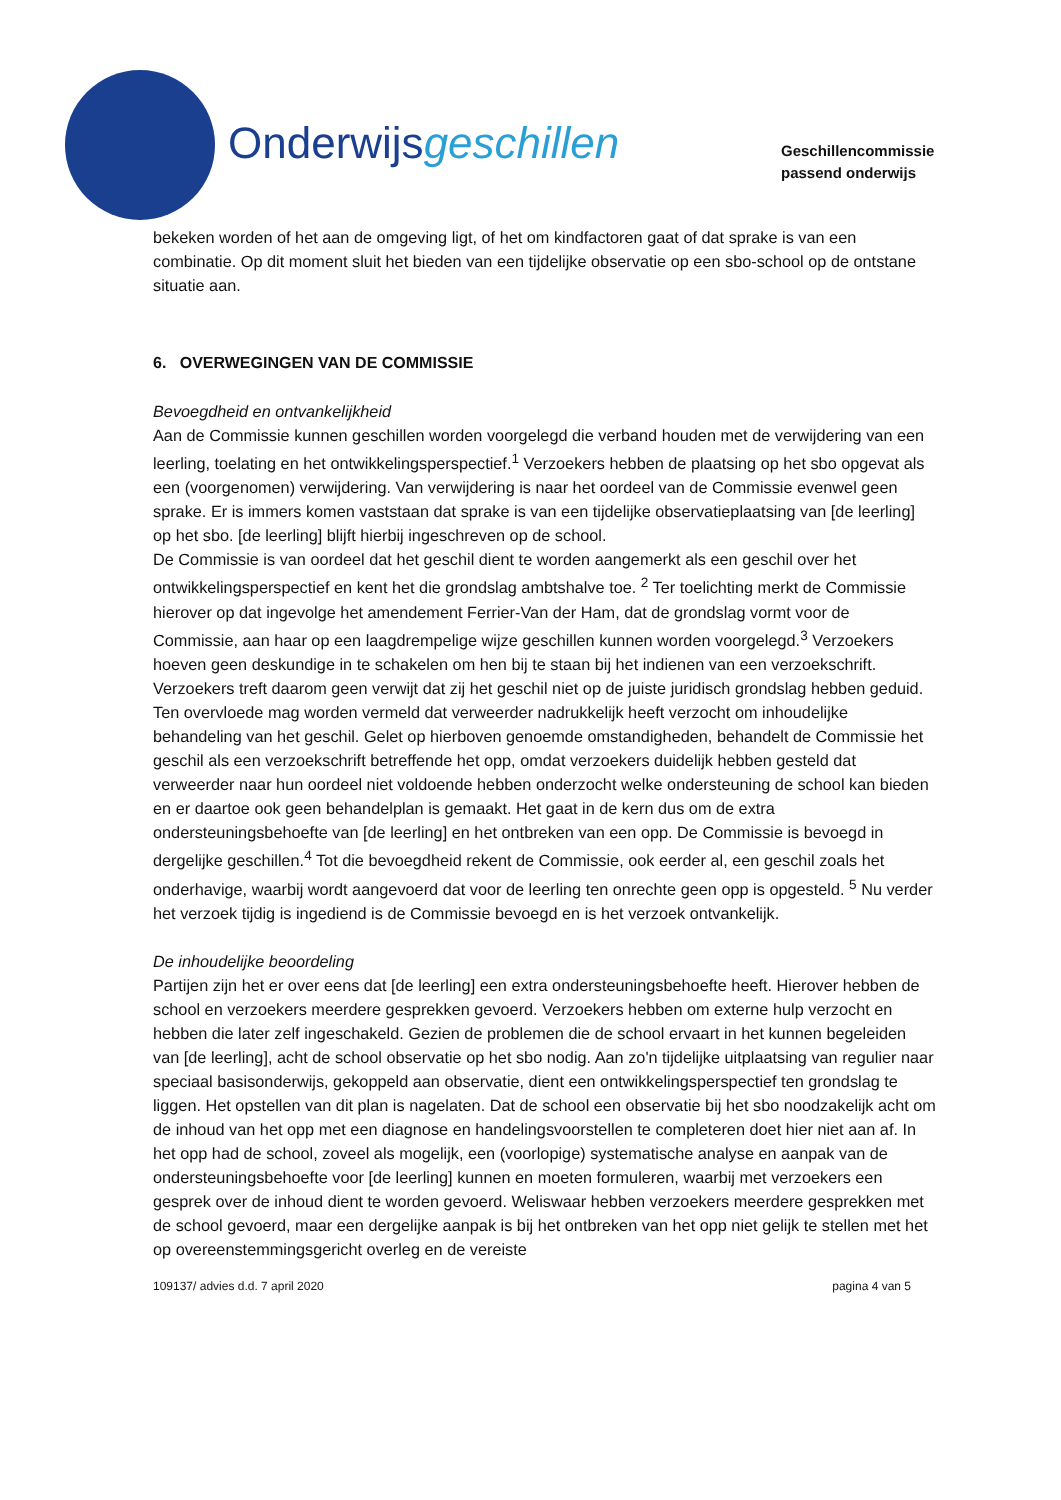Onderwijsgeschillen
Geschillencommissie
passend onderwijs
bekeken worden of het aan de omgeving ligt, of het om kindfactoren gaat of dat sprake is van een combinatie. Op dit moment sluit het bieden van een tijdelijke observatie op een sbo-school op de ontstane situatie aan.
6. OVERWEGINGEN VAN DE COMMISSIE
Bevoegdheid en ontvankelijkheid
Aan de Commissie kunnen geschillen worden voorgelegd die verband houden met de verwijdering van een leerling, toelating en het ontwikkelingsperspectief.<sup>1</sup> Verzoekers hebben de plaatsing op het sbo opgevat als een (voorgenomen) verwijdering. Van verwijdering is naar het oordeel van de Commissie evenwel geen sprake. Er is immers komen vaststaan dat sprake is van een tijdelijke observatieplaatsing van [de leerling] op het sbo. [de leerling] blijft hierbij ingeschreven op de school.
De Commissie is van oordeel dat het geschil dient te worden aangemerkt als een geschil over het ontwikkelingsperspectief en kent het die grondslag ambtshalve toe. <sup>2</sup> Ter toelichting merkt de Commissie hierover op dat ingevolge het amendement Ferrier-Van der Ham, dat de grondslag vormt voor de Commissie, aan haar op een laagdrempelige wijze geschillen kunnen worden voorgelegd.<sup>3</sup> Verzoekers hoeven geen deskundige in te schakelen om hen bij te staan bij het indienen van een verzoekschrift. Verzoekers treft daarom geen verwijt dat zij het geschil niet op de juiste juridisch grondslag hebben geduid. Ten overvloede mag worden vermeld dat verweerder nadrukkelijk heeft verzocht om inhoudelijke behandeling van het geschil. Gelet op hierboven genoemde omstandigheden, behandelt de Commissie het geschil als een verzoekschrift betreffende het opp, omdat verzoekers duidelijk hebben gesteld dat verweerder naar hun oordeel niet voldoende hebben onderzocht welke ondersteuning de school kan bieden en er daartoe ook geen behandelplan is gemaakt. Het gaat in de kern dus om de extra ondersteuningsbehoefte van [de leerling] en het ontbreken van een opp. De Commissie is bevoegd in dergelijke geschillen.<sup>4</sup> Tot die bevoegdheid rekent de Commissie, ook eerder al, een geschil zoals het onderhavige, waarbij wordt aangevoerd dat voor de leerling ten onrechte geen opp is opgesteld. <sup>5</sup> Nu verder het verzoek tijdig is ingediend is de Commissie bevoegd en is het verzoek ontvankelijk.
De inhoudelijke beoordeling
Partijen zijn het er over eens dat [de leerling] een extra ondersteuningsbehoefte heeft. Hierover hebben de school en verzoekers meerdere gesprekken gevoerd. Verzoekers hebben om externe hulp verzocht en hebben die later zelf ingeschakeld. Gezien de problemen die de school ervaart in het kunnen begeleiden van [de leerling], acht de school observatie op het sbo nodig. Aan zo'n tijdelijke uitplaatsing van regulier naar speciaal basisonderwijs, gekoppeld aan observatie, dient een ontwikkelingsperspectief ten grondslag te liggen. Het opstellen van dit plan is nagelaten. Dat de school een observatie bij het sbo noodzakelijk acht om de inhoud van het opp met een diagnose en handelingsvoorstellen te completeren doet hier niet aan af. In het opp had de school, zoveel als mogelijk, een (voorlopige) systematische analyse en aanpak van de ondersteuningsbehoefte voor [de leerling] kunnen en moeten formuleren, waarbij met verzoekers een gesprek over de inhoud dient te worden gevoerd. Weliswaar hebben verzoekers meerdere gesprekken met de school gevoerd, maar een dergelijke aanpak is bij het ontbreken van het opp niet gelijk te stellen met het op overeenstemmingsgericht overleg en de vereiste
109137/ advies d.d. 7 april 2020 pagina 4 van 5